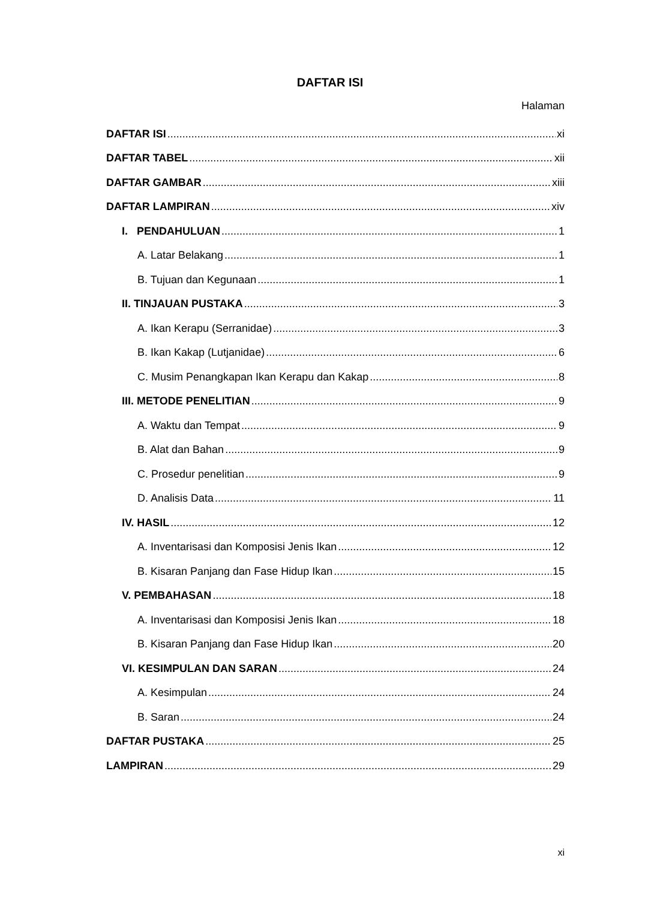DAFTAR ISI
Halaman
DAFTAR ISI xi
DAFTAR TABEL xii
DAFTAR GAMBAR xiii
DAFTAR LAMPIRAN xiv
I. PENDAHULUAN 1
A. Latar Belakang 1
B. Tujuan dan Kegunaan 1
II. TINJAUAN PUSTAKA 3
A. Ikan Kerapu (Serranidae) 3
B. Ikan Kakap (Lutjanidae) 6
C. Musim Penangkapan Ikan Kerapu dan Kakap 8
III. METODE PENELITIAN 9
A. Waktu dan Tempat 9
B. Alat dan Bahan 9
C. Prosedur penelitian 9
D. Analisis Data 11
IV. HASIL 12
A. Inventarisasi dan Komposisi Jenis Ikan 12
B. Kisaran Panjang dan Fase Hidup Ikan 15
V. PEMBAHASAN 18
A. Inventarisasi dan Komposisi Jenis Ikan 18
B. Kisaran Panjang dan Fase Hidup Ikan 20
VI. KESIMPULAN DAN SARAN 24
A. Kesimpulan 24
B. Saran 24
DAFTAR PUSTAKA 25
LAMPIRAN 29
xi